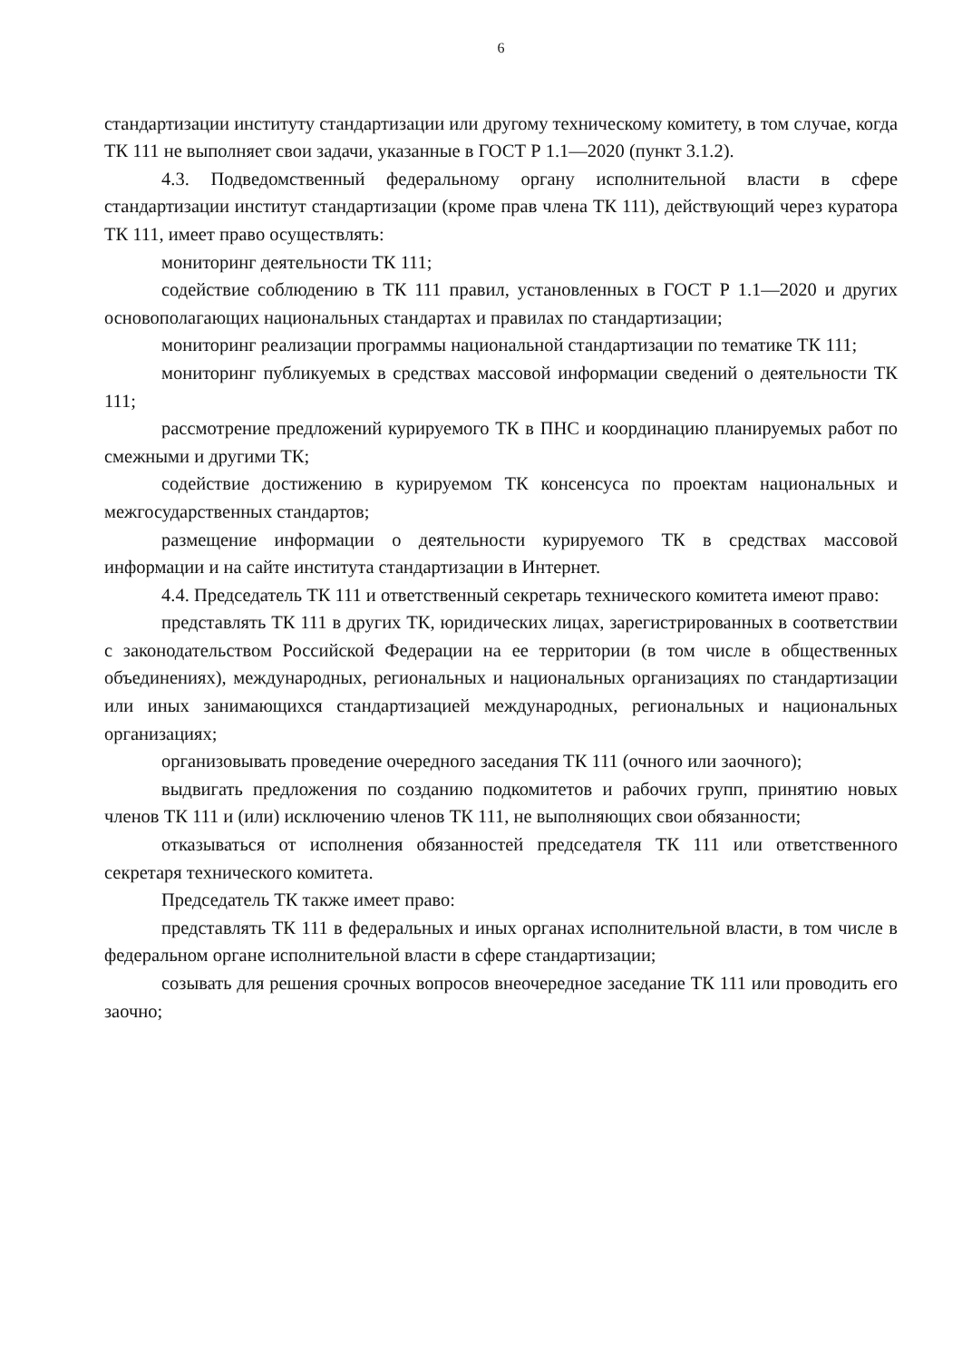6
стандартизации институту стандартизации или другому техническому комитету, в том случае, когда ТК 111 не выполняет свои задачи, указанные в ГОСТ Р 1.1—2020 (пункт 3.1.2).
4.3. Подведомственный федеральному органу исполнительной власти в сфере стандартизации институт стандартизации (кроме прав члена ТК 111), действующий через куратора ТК 111, имеет право осуществлять:
мониторинг деятельности ТК 111;
содействие соблюдению в ТК 111 правил, установленных в ГОСТ Р 1.1—2020 и других основополагающих национальных стандартах и правилах по стандартизации;
мониторинг реализации программы национальной стандартизации по тематике ТК 111;
мониторинг публикуемых в средствах массовой информации сведений о деятельности ТК 111;
рассмотрение предложений курируемого ТК в ПНС и координацию планируемых работ по смежными и другими ТК;
содействие достижению в курируемом ТК консенсуса по проектам национальных и межгосударственных стандартов;
размещение информации о деятельности курируемого ТК в средствах массовой информации и на сайте института стандартизации в Интернет.
4.4. Председатель ТК 111 и ответственный секретарь технического комитета имеют право:
представлять ТК 111 в других ТК, юридических лицах, зарегистрированных в соответствии с законодательством Российской Федерации на ее территории (в том числе в общественных объединениях), международных, региональных и национальных организациях по стандартизации или иных занимающихся стандартизацией международных, региональных и национальных организациях;
организовывать проведение очередного заседания ТК 111 (очного или заочного);
выдвигать предложения по созданию подкомитетов и рабочих групп, принятию новых членов ТК 111 и (или) исключению членов ТК 111, не выполняющих свои обязанности;
отказываться от исполнения обязанностей председателя ТК 111 или ответственного секретаря технического комитета.
Председатель ТК также имеет право:
представлять ТК 111 в федеральных и иных органах исполнительной власти, в том числе в федеральном органе исполнительной власти в сфере стандартизации;
созывать для решения срочных вопросов внеочередное заседание ТК 111 или проводить его заочно;